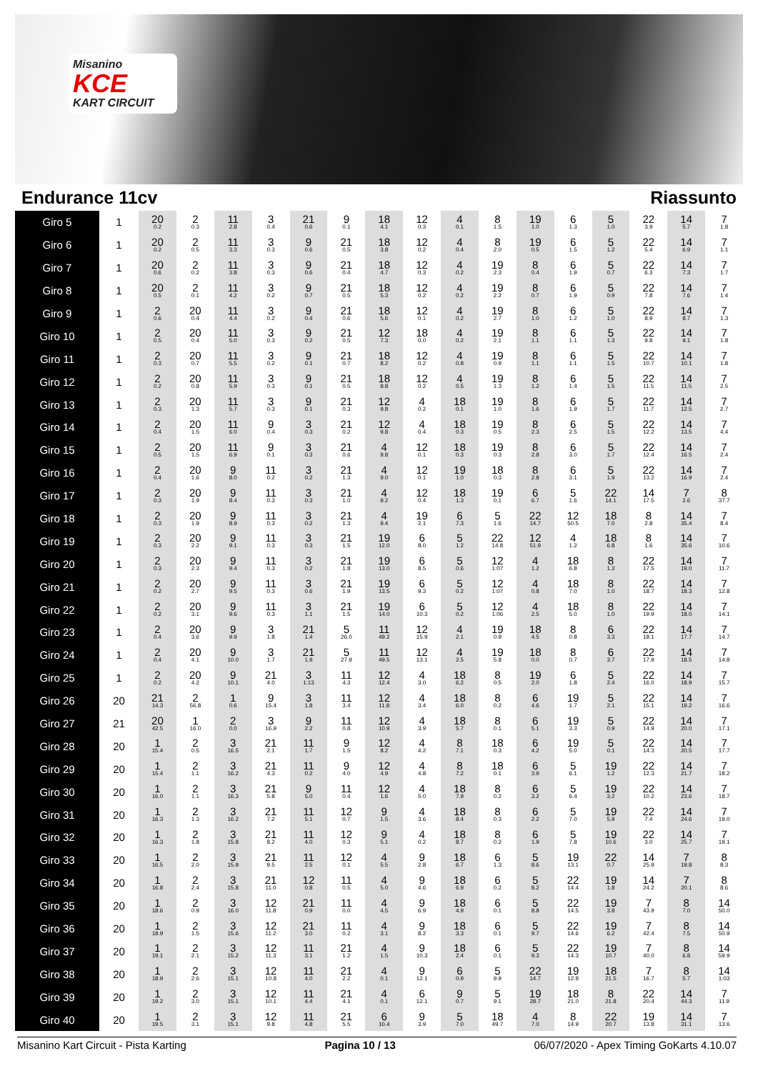Misanino
KCE
KART CIRCUIT
Endurance 11cv Riassunto
| Giro 5 | 1 | 20 0.2 | 2 0.3 | 11 2.8 | 3 0.4 | 21 0.6 | 9 0.1 | 18 4.1 | 12 0.3 | 4 0.1 | 8 1.5 | 19 1.0 | 6 1.3 | 5 1.0 | 22 3.9 | 14 5.7 | 7 1.8 |
| Giro 6 | 1 | 20 0.2 | 2 0.5 | 11 3.3 | 3 0.3 | 9 0.6 | 21 0.5 | 18 3.8 | 12 0.2 | 4 0.4 | 8 2.0 | 19 0.5 | 6 1.5 | 5 1.2 | 22 5.4 | 14 6.9 | 7 1.1 |
| Giro 7 | 1 | 20 0.6 | 2 0.2 | 11 3.8 | 3 0.3 | 9 0.6 | 21 0.4 | 18 4.7 | 12 0.3 | 4 0.2 | 19 2.3 | 8 0.4 | 6 1.9 | 5 0.7 | 22 6.3 | 14 7.3 | 7 1.7 |
| Giro 8 | 1 | 20 0.5 | 2 0.1 | 11 4.2 | 3 0.2 | 9 0.7 | 21 0.5 | 18 5.3 | 12 0.2 | 4 0.2 | 19 2.2 | 8 0.7 | 6 1.9 | 5 0.9 | 22 7.8 | 14 7.6 | 7 1.4 |
| Giro 9 | 1 | 2 0.6 | 20 0.4 | 11 4.4 | 3 0.2 | 9 0.4 | 21 0.6 | 18 5.6 | 12 0.1 | 4 0.2 | 19 2.7 | 8 1.0 | 6 1.2 | 5 1.0 | 22 8.9 | 14 8.7 | 7 1.3 |
| Giro 10 | 1 | 2 0.5 | 20 0.4 | 11 5.0 | 3 0.3 | 9 0.2 | 21 0.5 | 12 7.3 | 18 0.0 | 4 0.2 | 19 2.1 | 8 1.1 | 6 1.1 | 5 1.3 | 22 9.8 | 14 9.1 | 7 1.8 |
| Giro 11 | 1 | 2 0.3 | 20 0.7 | 11 5.5 | 3 0.2 | 9 0.1 | 21 0.7 | 18 8.2 | 12 0.2 | 4 0.8 | 19 0.9 | 8 1.1 | 6 1.1 | 5 1.5 | 22 10.7 | 14 10.1 | 7 1.8 |
| Giro 12 | 1 | 2 0.2 | 20 0.8 | 11 5.9 | 3 0.3 | 9 0.1 | 21 0.5 | 18 8.8 | 12 0.2 | 4 0.5 | 19 1.3 | 8 1.2 | 6 1.4 | 5 1.5 | 22 11.5 | 14 11.5 | 7 2.5 |
| Giro 13 | 1 | 2 0.3 | 20 1.3 | 11 5.7 | 3 0.3 | 9 0.1 | 21 0.3 | 12 9.8 | 4 0.2 | 18 0.1 | 19 1.0 | 8 1.6 | 6 1.9 | 5 1.7 | 22 11.7 | 14 12.5 | 7 2.7 |
| Giro 14 | 1 | 2 0.4 | 20 1.5 | 11 6.0 | 9 0.4 | 3 0.3 | 21 0.2 | 12 9.8 | 4 0.4 | 18 0.3 | 19 0.5 | 8 2.3 | 6 2.5 | 5 1.5 | 22 12.2 | 14 13.5 | 7 4.4 |
| Giro 15 | 1 | 2 0.5 | 20 1.5 | 11 6.9 | 9 0.1 | 3 0.3 | 21 0.6 | 4 9.8 | 12 0.1 | 18 0.3 | 19 0.3 | 8 2.8 | 6 3.0 | 5 1.7 | 22 12.4 | 14 16.5 | 7 2.4 |
| Giro 16 | 1 | 2 0.4 | 20 1.6 | 9 8.0 | 11 0.2 | 3 0.2 | 21 1.3 | 4 9.0 | 12 0.1 | 19 1.0 | 18 0.3 | 8 2.8 | 6 3.1 | 5 1.9 | 22 13.2 | 14 16.9 | 7 2.4 |
| Giro 17 | 1 | 2 0.3 | 20 1.9 | 9 8.4 | 11 0.3 | 3 0.3 | 21 1.0 | 4 9.2 | 12 0.4 | 18 1.3 | 19 0.1 | 6 6.7 | 5 1.6 | 22 14.1 | 14 17.5 | 7 2.6 | 8 37.7 |
| Giro 18 | 1 | 2 0.3 | 20 1.9 | 9 8.9 | 11 0.3 | 3 0.2 | 21 1.3 | 4 9.4 | 19 2.1 | 6 7.3 | 5 1.6 | 22 14.7 | 12 50.5 | 18 7.0 | 8 2.8 | 14 35.4 | 7 8.4 |
| Giro 19 | 1 | 2 0.3 | 20 2.2 | 9 9.1 | 11 0.3 | 3 0.3 | 21 1.5 | 19 12.0 | 6 8.0 | 5 1.2 | 22 14.8 | 12 51.9 | 4 1.2 | 18 6.8 | 8 1.6 | 14 35.6 | 7 10.6 |
| Giro 20 | 1 | 2 0.3 | 20 2.3 | 9 9.4 | 11 0.3 | 3 0.2 | 21 1.8 | 19 13.0 | 6 8.5 | 5 0.6 | 12 1:07 | 4 1.2 | 18 6.8 | 8 1.3 | 22 17.5 | 14 19.0 | 7 11.7 |
| Giro 21 | 1 | 2 0.2 | 20 2.7 | 9 9.5 | 11 0.3 | 3 0.6 | 21 1.9 | 19 13.5 | 6 9.3 | 5 0.2 | 12 1:07 | 4 0.8 | 18 7.0 | 8 1.0 | 22 18.7 | 14 18.3 | 7 12.8 |
| Giro 22 | 1 | 2 0.2 | 20 3.1 | 9 9.6 | 11 0.3 | 3 1.1 | 21 1.5 | 19 14.0 | 6 10.3 | 5 0.2 | 12 1:06 | 4 2.5 | 18 5.0 | 8 1.0 | 22 19.9 | 14 18.0 | 7 14.1 |
| Giro 23 | 1 | 2 0.4 | 20 3.6 | 9 9.9 | 3 1.8 | 21 1.4 | 5 26.0 | 11 49.2 | 12 15.9 | 4 2.1 | 19 0.9 | 18 4.5 | 8 0.8 | 6 3.3 | 22 18.1 | 14 17.7 | 7 14.7 |
| Giro 24 | 1 | 2 0.4 | 20 4.1 | 9 10.0 | 3 1.7 | 21 1.9 | 5 27.9 | 11 49.5 | 12 13.1 | 4 2.5 | 19 5.8 | 18 0.0 | 8 0.7 | 6 3.7 | 22 17.9 | 14 18.5 | 7 14.8 |
| Giro 25 | 1 | 2 0.2 | 20 4.2 | 9 10.1 | 21 4.0 | 3 1:13 | 11 4.3 | 12 12.4 | 4 3.0 | 18 6.2 | 8 0.5 | 19 2.0 | 6 1.8 | 5 2.4 | 22 16.0 | 14 18.9 | 7 15.7 |
| Giro 26 | 20 | 21 14.3 | 2 56.8 | 1 0.6 | 9 15.4 | 3 1.8 | 11 3.4 | 12 11.8 | 4 3.4 | 18 6.0 | 8 0.2 | 6 4.6 | 19 1.7 | 5 2.1 | 22 15.1 | 14 19.2 | 7 16.6 |
| Giro 27 | 21 | 20 42.5 | 1 16.0 | 2 0.0 | 3 16.9 | 9 2.2 | 11 0.8 | 12 10.9 | 4 3.9 | 18 5.7 | 8 0.1 | 6 5.1 | 19 3.3 | 5 0.9 | 22 14.9 | 14 20.0 | 7 17.1 |
| Giro 28 | 20 | 1 15.4 | 2 0.5 | 3 16.5 | 21 2.1 | 11 1.7 | 9 1.5 | 12 8.2 | 4 4.2 | 8 7.1 | 18 0.3 | 6 4.2 | 19 5.0 | 5 0.1 | 22 14.3 | 14 20.5 | 7 17.7 |
| Giro 29 | 20 | 1 15.4 | 2 1.1 | 3 16.2 | 21 4.3 | 11 0.2 | 9 4.0 | 12 4.9 | 4 4.8 | 8 7.2 | 18 0.1 | 6 3.9 | 5 6.1 | 19 1.2 | 22 12.3 | 14 21.7 | 7 18.2 |
| Giro 30 | 20 | 1 16.0 | 2 1.1 | 3 16.3 | 21 5.8 | 9 5.0 | 11 0.4 | 12 1.6 | 4 5.0 | 18 7.9 | 8 0.2 | 6 3.2 | 5 6.4 | 19 3.2 | 22 10.2 | 14 23.6 | 7 18.7 |
| Giro 31 | 20 | 1 16.3 | 2 1.3 | 3 16.2 | 21 7.2 | 11 5.1 | 12 0.7 | 9 1.5 | 4 3.6 | 18 8.4 | 8 0.3 | 6 2.2 | 5 7.0 | 19 5.9 | 22 7.4 | 14 24.6 | 7 19.0 |
| Giro 32 | 20 | 1 16.3 | 2 1.8 | 3 15.8 | 21 8.2 | 11 4.0 | 12 0.3 | 9 5.1 | 4 0.2 | 18 8.7 | 8 0.2 | 6 1.9 | 5 7.8 | 19 10.6 | 22 3.0 | 14 25.7 | 7 19.1 |
| Giro 33 | 20 | 1 16.5 | 2 2.0 | 3 15.9 | 21 9.5 | 11 2.5 | 12 0.1 | 4 5.5 | 9 2.8 | 18 6.7 | 6 1.3 | 5 8.6 | 19 13.1 | 22 0.7 | 14 25.9 | 7 19.8 | 8 8.3 |
| Giro 34 | 20 | 1 16.8 | 2 2.4 | 3 15.8 | 21 11.0 | 12 0.8 | 11 0.5 | 4 5.0 | 9 4.6 | 18 6.9 | 6 0.2 | 5 8.2 | 22 14.4 | 19 1.8 | 14 24.2 | 7 20.1 | 8 8.6 |
| Giro 35 | 20 | 1 18.6 | 2 0.9 | 3 16.0 | 12 11.8 | 21 0.9 | 11 0.0 | 4 4.5 | 9 6.9 | 18 4.9 | 6 0.1 | 5 8.8 | 22 14.5 | 19 3.8 | 7 43.9 | 8 7.0 | 14 50.0 |
| Giro 36 | 20 | 1 18.9 | 2 1.5 | 3 15.6 | 12 11.2 | 21 3.0 | 11 0.2 | 4 3.1 | 9 8.2 | 18 3.3 | 6 0.1 | 5 9.7 | 22 14.6 | 19 6.2 | 7 42.4 | 8 7.5 | 14 50.9 |
| Giro 37 | 20 | 1 19.1 | 2 2.1 | 3 15.2 | 12 11.3 | 11 3.1 | 21 1.2 | 4 1.5 | 9 10.3 | 18 2.4 | 6 0.1 | 5 9.3 | 22 14.3 | 19 10.7 | 7 40.0 | 8 6.8 | 14 59.9 |
| Giro 38 | 20 | 1 18.9 | 2 2.6 | 3 15.1 | 12 10.8 | 11 4.0 | 21 2.2 | 4 0.1 | 9 12.1 | 6 0.9 | 5 9.9 | 22 14.7 | 19 12.8 | 18 21.5 | 7 16.7 | 8 5.7 | 14 1:03 |
| Giro 39 | 20 | 1 19.2 | 2 3.0 | 3 15.1 | 12 10.1 | 11 4.4 | 21 4.1 | 4 0.1 | 6 12.1 | 9 0.7 | 5 9.1 | 19 28.7 | 18 21.0 | 8 21.8 | 22 20.4 | 14 44.3 | 7 11.9 |
| Giro 40 | 20 | 1 19.5 | 2 3.1 | 3 15.1 | 12 9.8 | 11 4.8 | 21 5.5 | 6 10.4 | 9 3.9 | 5 7.0 | 18 49.7 | 4 7.0 | 8 14.9 | 22 20.7 | 19 13.8 | 14 31.1 | 7 13.6 |
Misanino Kart Circuit - Pista Karting Pagina 10 / 13 06/07/2020 - Apex Timing GoKarts 4.10.07